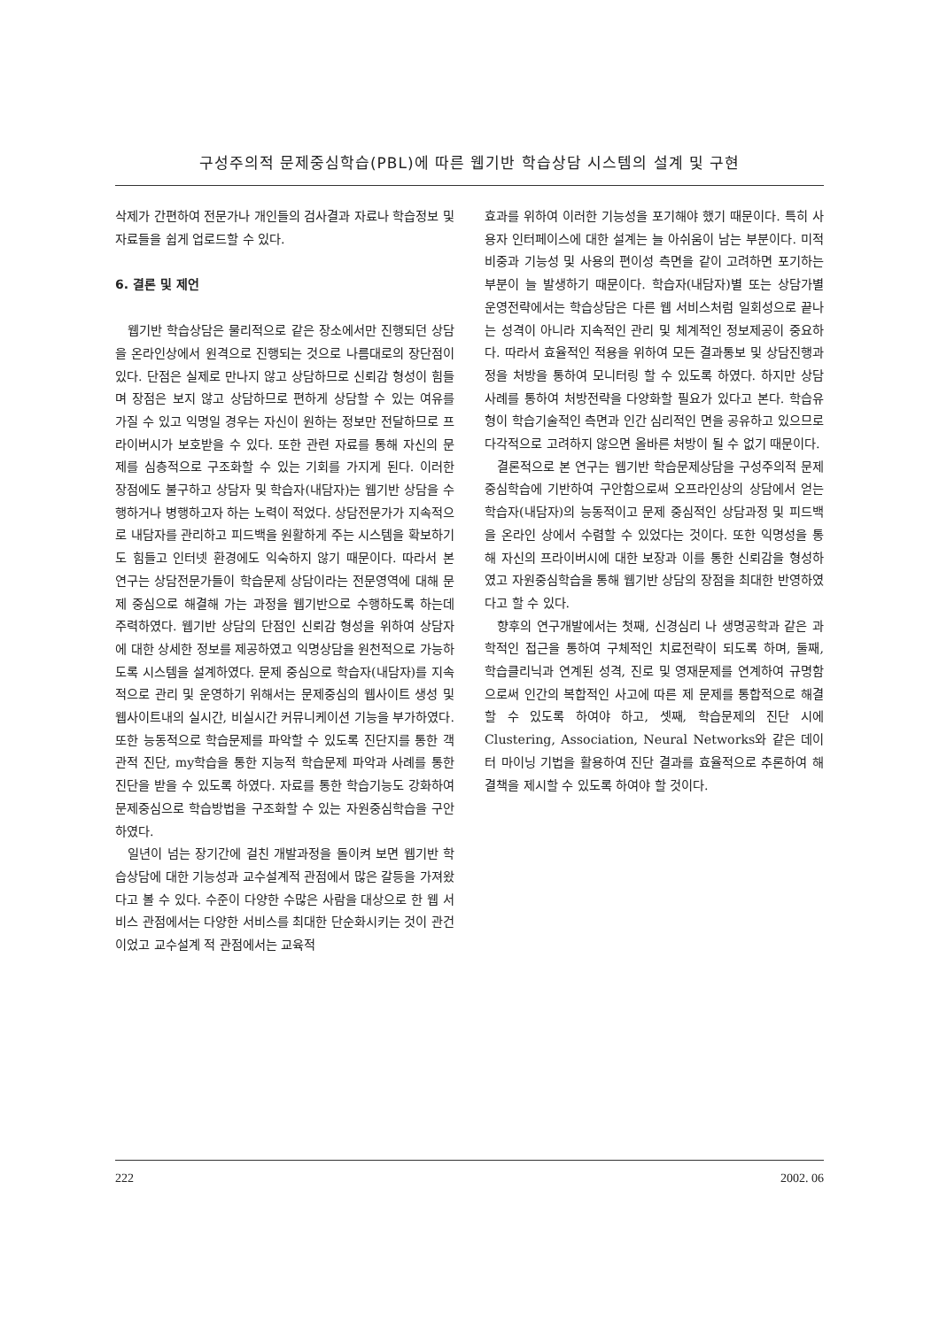구성주의적 문제중심학습(PBL)에 따른 웹기반 학습상담 시스템의 설계 및 구현
삭제가 간편하여 전문가나 개인들의 검사결과 자료나 학습정보 및 자료들을 쉽게 업로드할 수 있다.
6. 결론 및 제언
웹기반 학습상담은 물리적으로 같은 장소에서만 진행되던 상담을 온라인상에서 원격으로 진행되는 것으로 나름대로의 장단점이 있다. 단점은 실제로 만나지 않고 상담하므로 신뢰감 형성이 힘들며 장점은 보지 않고 상담하므로 편하게 상담할 수 있는 여유를 가질 수 있고 익명일 경우는 자신이 원하는 정보만 전달하므로 프라이버시가 보호받을 수 있다. 또한 관련 자료를 통해 자신의 문제를 심층적으로 구조화할 수 있는 기회를 가지게 된다. 이러한 장점에도 불구하고 상담자 및 학습자(내담자)는 웹기반 상담을 수행하거나 병행하고자 하는 노력이 적었다. 상담전문가가 지속적으로 내담자를 관리하고 피드백을 원활하게 주는 시스템을 확보하기도 힘들고 인터넷 환경에도 익숙하지 않기 때문이다. 따라서 본 연구는 상담전문가들이 학습문제 상담이라는 전문영역에 대해 문제 중심으로 해결해 가는 과정을 웹기반으로 수행하도록 하는데 주력하였다. 웹기반 상담의 단점인 신뢰감 형성을 위하여 상담자에 대한 상세한 정보를 제공하였고 익명상담을 원천적으로 가능하도록 시스템을 설계하였다. 문제 중심으로 학습자(내담자)를 지속적으로 관리 및 운영하기 위해서는 문제중심의 웹사이트 생성 및 웹사이트내의 실시간, 비실시간 커뮤니케이션 기능을 부가하였다. 또한 능동적으로 학습문제를 파악할 수 있도록 진단지를 통한 객관적 진단, my학습을 통한 지능적 학습문제 파악과 사례를 통한 진단을 받을 수 있도록 하였다. 자료를 통한 학습기능도 강화하여 문제중심으로 학습방법을 구조화할 수 있는 자원중심학습을 구안하였다.
일년이 넘는 장기간에 걸친 개발과정을 돌이켜 보면 웹기반 학습상담에 대한 기능성과 교수설계적 관점에서 많은 갈등을 가져왔다고 볼 수 있다. 수준이 다양한 수많은 사람을 대상으로 한 웹 서비스 관점에서는 다양한 서비스를 최대한 단순화시키는 것이 관건이었고 교수설계 적 관점에서는 교육적
효과를 위하여 이러한 기능성을 포기해야 했기 때문이다. 특히 사용자 인터페이스에 대한 설계는 늘 아쉬움이 남는 부분이다. 미적 비중과 기능성 및 사용의 편이성 측면을 같이 고려하면 포기하는 부분이 늘 발생하기 때문이다. 학습자(내담자)별 또는 상담가별 운영전략에서는 학습상담은 다른 웹 서비스처럼 일회성으로 끝나는 성격이 아니라 지속적인 관리 및 체계적인 정보제공이 중요하다. 따라서 효율적인 적용을 위하여 모든 결과통보 및 상담진행과정을 처방을 통하여 모니터링 할 수 있도록 하였다. 하지만 상담사례를 통하여 처방전략을 다양화할 필요가 있다고 본다. 학습유형이 학습기술적인 측면과 인간 심리적인 면을 공유하고 있으므로 다각적으로 고려하지 않으면 올바른 처방이 될 수 없기 때문이다.
결론적으로 본 연구는 웹기반 학습문제상담을 구성주의적 문제중심학습에 기반하여 구안함으로써 오프라인상의 상담에서 얻는 학습자(내담자)의 능동적이고 문제 중심적인 상담과정 및 피드백을 온라인 상에서 수렴할 수 있었다는 것이다. 또한 익명성을 통해 자신의 프라이버시에 대한 보장과 이를 통한 신뢰감을 형성하였고 자원중심학습을 통해 웹기반 상담의 장점을 최대한 반영하였다고 할 수 있다.
향후의 연구개발에서는 첫째, 신경심리 나 생명공학과 같은 과학적인 접근을 통하여 구체적인 치료전략이 되도록 하며, 둘째, 학습클리닉과 연계된 성격, 진로 및 영재문제를 연계하여 규명함으로써 인간의 복합적인 사고에 따른 제 문제를 통합적으로 해결할 수 있도록 하여야 하고, 셋째, 학습문제의 진단 시에 Clustering, Association, Neural Networks와 같은 데이터 마이닝 기법을 활용하여 진단 결과를 효율적으로 추론하여 해결책을 제시할 수 있도록 하여야 할 것이다.
222 2002. 06